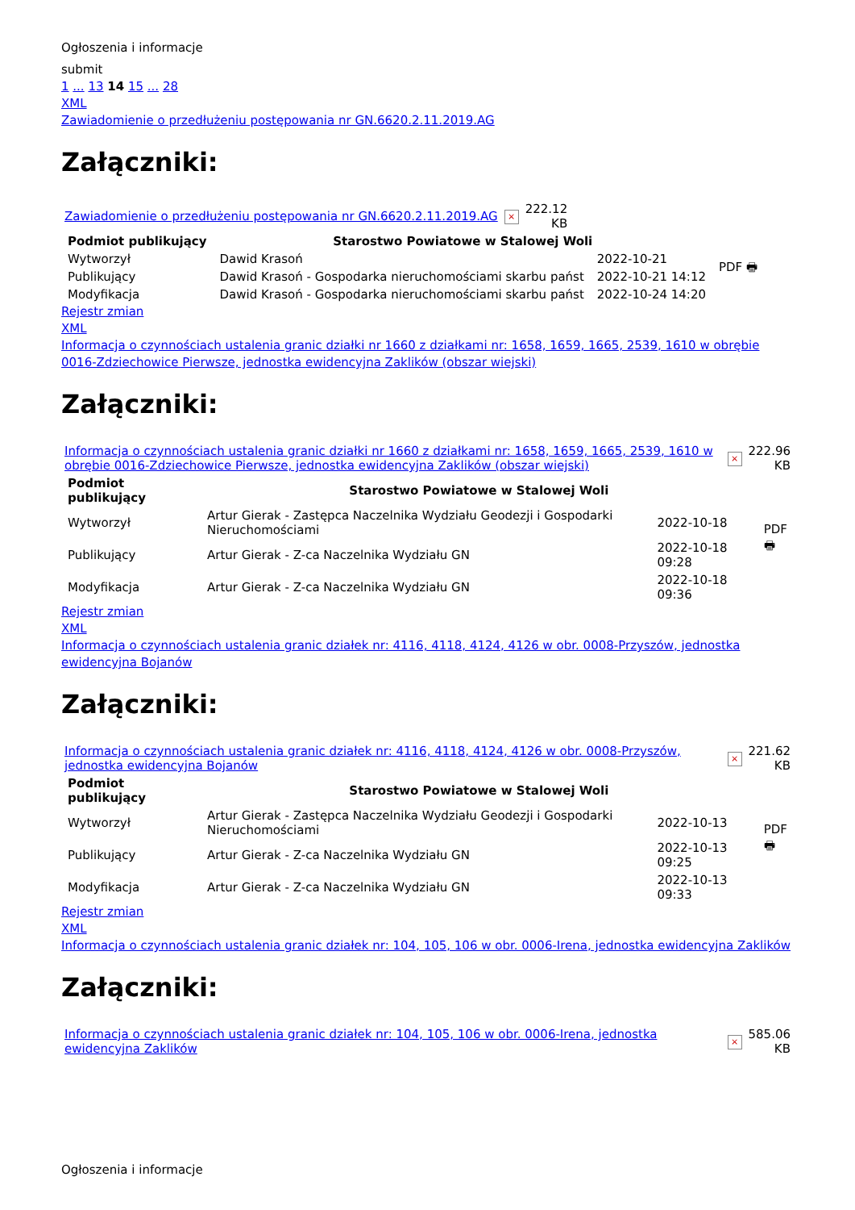Ogłoszenia i informacje
submit
1 ... 13 14 15 ... 28
XML
Zawiadomienie o przedłużeniu postępowania nr GN.6620.2.11.2019.AG
Załączniki:
| Zawiadomienie o przedłużeniu postępowania nr GN.6620.2.11.2019.AG | × | 222.12 KB |
| Podmiot publikujący | Starostwo Powiatowe w Stalowej Woli | | PDF 🖶 |
| Wytworzył | Dawid Krasoń | 2022-10-21 | |
| Publikujący | Dawid Krasoń - Gospodarka nieruchomościami skarbu państ | 2022-10-21 14:12 | |
| Modyfikacja | Dawid Krasoń - Gospodarka nieruchomościami skarbu państ | 2022-10-24 14:20 | |
Rejestr zmian
XML
Informacja o czynnościach ustalenia granic działki nr 1660 z działkami nr: 1658, 1659, 1665, 2539, 1610 w obrębie 0016-Zdziechowice Pierwsze, jednostka ewidencyjna Zaklików (obszar wiejski)
Załączniki:
| Informacja o czynnościach ustalenia granic działki nr 1660 z działkami nr: 1658, 1659, 1665, 2539, 1610 w obrębie 0016-Zdziechowice Pierwsze, jednostka ewidencyjna Zaklików (obszar wiejski) | × | 222.96 KB |
| Podmiot publikujący | Starostwo Powiatowe w Stalowej Woli | | PDF 🖶 |
| Wytworzył | Artur Gierak - Zastępca Naczelnika Wydziału Geodezji i Gospodarki Nieruchomościami | 2022-10-18 | |
| Publikujący | Artur Gierak - Z-ca Naczelnika Wydziału GN | 2022-10-18 09:28 | |
| Modyfikacja | Artur Gierak - Z-ca Naczelnika Wydziału GN | 2022-10-18 09:36 | |
Rejestr zmian
XML
Informacja o czynnościach ustalenia granic działek nr: 4116, 4118, 4124, 4126 w obr. 0008-Przyszów, jednostka ewidencyjna Bojanów
Załączniki:
| Informacja o czynnościach ustalenia granic działek nr: 4116, 4118, 4124, 4126 w obr. 0008-Przyszów, jednostka ewidencyjna Bojanów | × | 221.62 KB |
| Podmiot publikujący | Starostwo Powiatowe w Stalowej Woli | | PDF 🖶 |
| Wytworzył | Artur Gierak - Zastępca Naczelnika Wydziału Geodezji i Gospodarki Nieruchomościami | 2022-10-13 | |
| Publikujący | Artur Gierak - Z-ca Naczelnika Wydziału GN | 2022-10-13 09:25 | |
| Modyfikacja | Artur Gierak - Z-ca Naczelnika Wydziału GN | 2022-10-13 09:33 | |
Rejestr zmian
XML
Informacja o czynnościach ustalenia granic działek nr: 104, 105, 106 w obr. 0006-Irena, jednostka ewidencyjna Zaklików
Załączniki:
| Informacja o czynnościach ustalenia granic działek nr: 104, 105, 106 w obr. 0006-Irena, jednostka ewidencyjna Zaklików | × | 585.06 KB |
Ogłoszenia i informacje